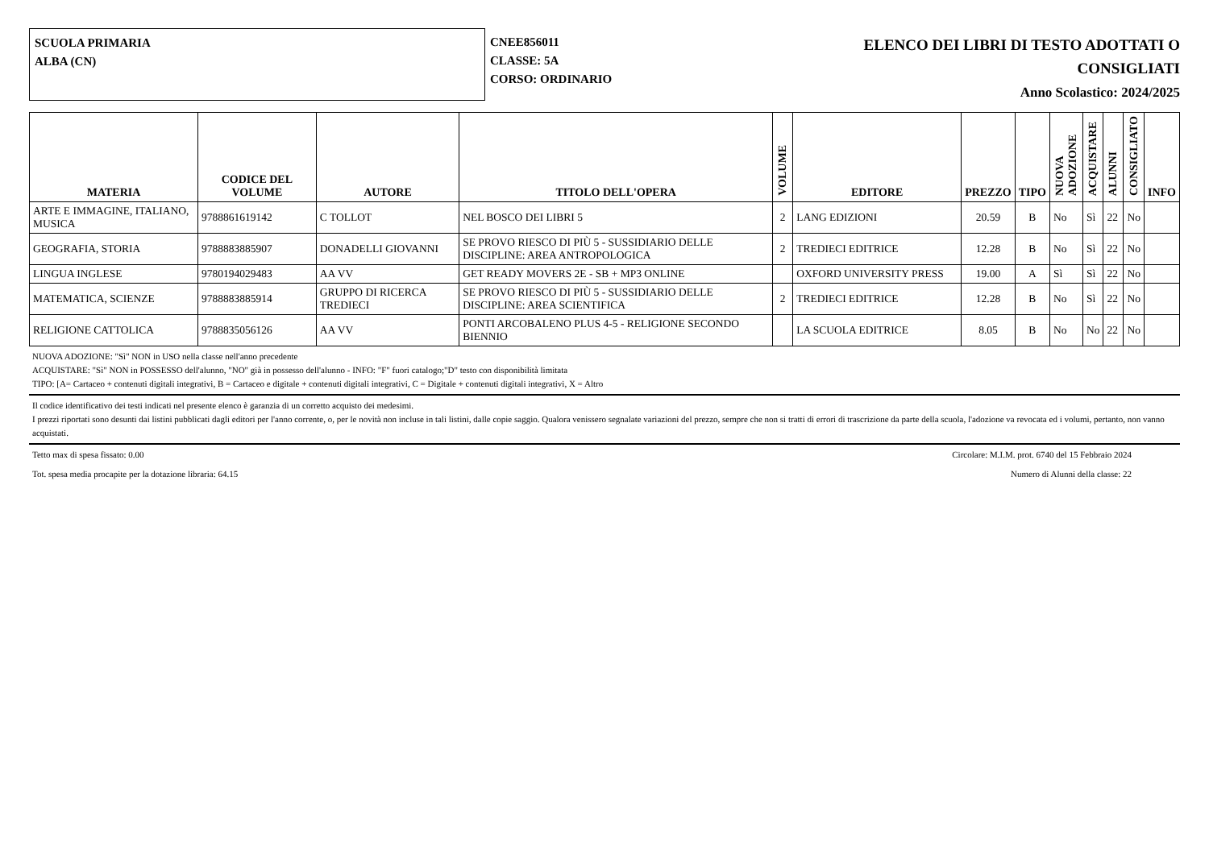SCUOLA PRIMARIA
ALBA (CN)
CNEE856011
CLASSE: 5A
CORSO: ORDINARIO
ELENCO DEI LIBRI DI TESTO ADOTTATI O
CONSIGLIATI
Anno Scolastico: 2024/2025
| MATERIA | CODICE DEL VOLUME | AUTORE | TITOLO DELL'OPERA | VOLUME | EDITORE | PREZZO | TIPO | NUOVA ADOZIONE | ACQUISTARE | ALUNNI | CONSIGLIATO | INFO |
| --- | --- | --- | --- | --- | --- | --- | --- | --- | --- | --- | --- | --- |
| ARTE E IMMAGINE, ITALIANO, MUSICA | 9788861619142 | C TOLLOT | NEL BOSCO DEI LIBRI 5 | 2 | LANG EDIZIONI | 20.59 | B | No | Sì | 22 | No | |
| GEOGRAFIA, STORIA | 9788883885907 | DONADELLI GIOVANNI | SE PROVO RIESCO DI PIÙ 5 - SUSSIDIARIO DELLE DISCIPLINE: AREA ANTROPOLOGICA | 2 | TREDIECI EDITRICE | 12.28 | B | No | Sì | 22 | No | |
| LINGUA INGLESE | 9780194029483 | AA VV | GET READY MOVERS 2E - SB + MP3 ONLINE | | OXFORD UNIVERSITY PRESS | 19.00 | A | Sì | Sì | 22 | No | |
| MATEMATICA, SCIENZE | 9788883885914 | GRUPPO DI RICERCA TREDIECI | SE PROVO RIESCO DI PIÙ 5 - SUSSIDIARIO DELLE DISCIPLINE: AREA SCIENTIFICA | 2 | TREDIECI EDITRICE | 12.28 | B | No | Sì | 22 | No | |
| RELIGIONE CATTOLICA | 9788835056126 | AA VV | PONTI ARCOBALENO PLUS 4-5 - RELIGIONE SECONDO BIENNIO | | LA SCUOLA EDITRICE | 8.05 | B | No | No | 22 | No | |
NUOVA ADOZIONE: "Sì" NON in USO nella classe nell'anno precedente
ACQUISTARE: "Sì" NON in POSSESSO dell'alunno, "NO" già in possesso dell'alunno - INFO: "F" fuori catalogo;"D" testo con disponibilità limitata
TIPO: [A= Cartaceo + contenuti digitali integrativi, B = Cartaceo e digitale + contenuti digitali integrativi, C = Digitale + contenuti digitali integrativi, X = Altro
Il codice identificativo dei testi indicati nel presente elenco è garanzia di un corretto acquisto dei medesimi.
I prezzi riportati sono desunti dai listini pubblicati dagli editori per l'anno corrente, o, per le novità non incluse in tali listini, dalle copie saggio. Qualora venissero segnalate variazioni del prezzo, sempre che non si tratti di errori di trascrizione da parte della scuola, l'adozione va revocata ed i volumi, pertanto, non vanno acquistati.
Tetto max di spesa fissato: 0.00 Circolare: M.I.M. prot. 6740 del 15 Febbraio 2024
Tot. spesa media procapite per la dotazione libraria: 64.15 Numero di Alunni della classe: 22